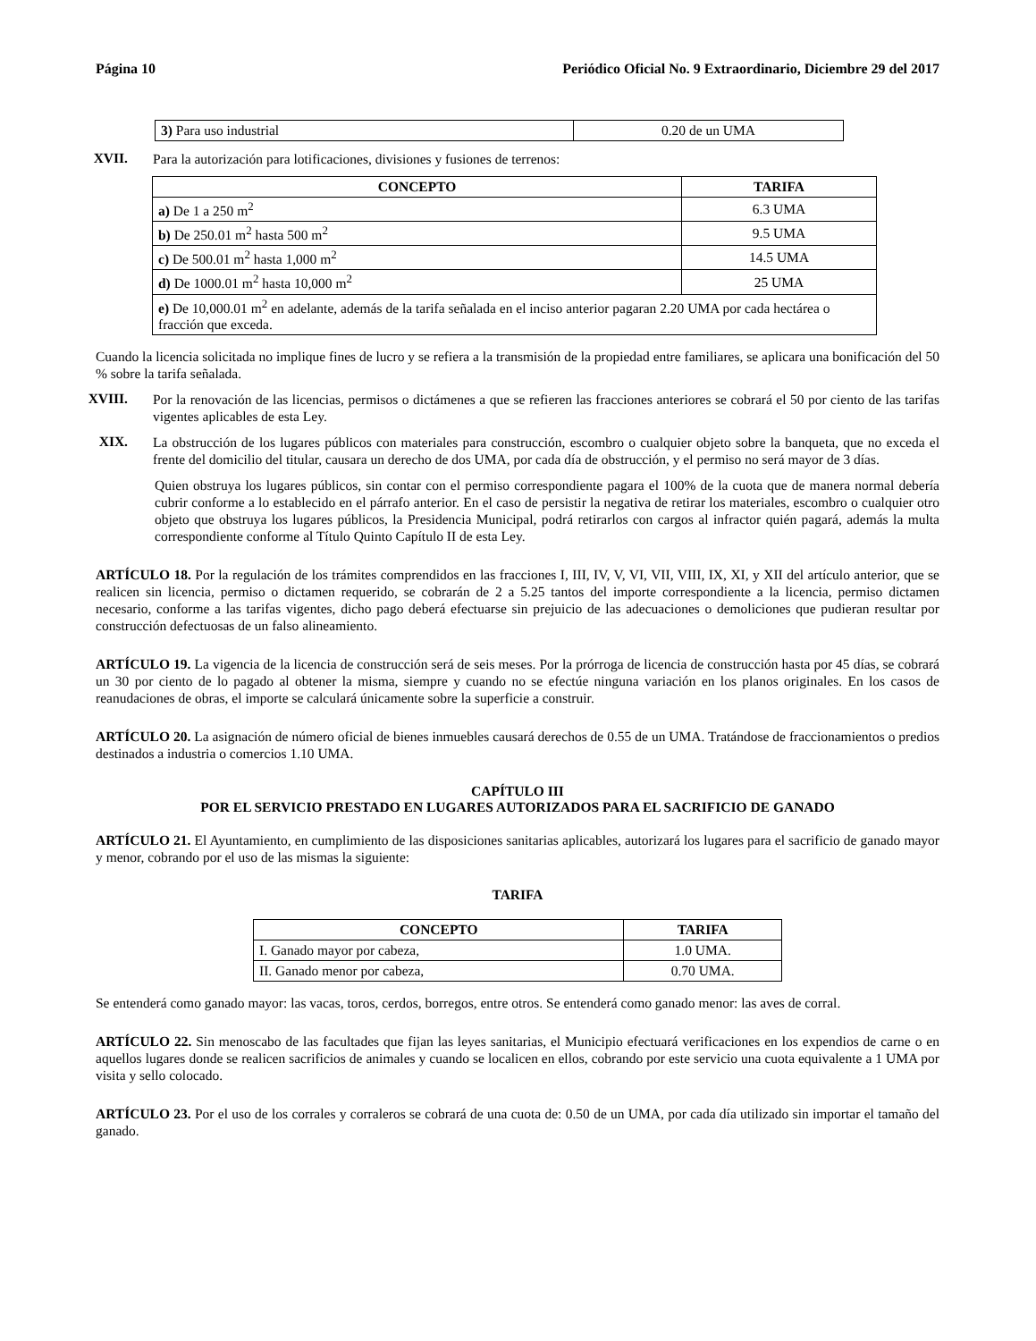Página 10 Periódico Oficial No. 9 Extraordinario, Diciembre 29 del 2017
| 3) Para uso industrial | 0.20 de un UMA |
XVII.
Para la autorización para lotificaciones, divisiones y fusiones de terrenos:
| CONCEPTO | TARIFA |
| --- | --- |
| a) De 1 a 250 m<sup>2</sup> | 6.3 UMA |
| b) De 250.01 m<sup>2</sup> hasta 500 m<sup>2</sup> | 9.5 UMA |
| c) De 500.01 m<sup>2</sup> hasta 1,000 m<sup>2</sup> | 14.5 UMA |
| d) De 1000.01 m<sup>2</sup> hasta 10,000 m<sup>2</sup> | 25 UMA |
| e) De 10,000.01 m<sup>2</sup> en adelante, además de la tarifa señalada en el inciso anterior pagaran 2.20 UMA por cada hectárea o fracción que exceda. | |
Cuando la licencia solicitada no implique fines de lucro y se refiera a la transmisión de la propiedad entre familiares, se aplicara una bonificación del 50 % sobre la tarifa señalada.
XVIII.
Por la renovación de las licencias, permisos o dictámenes a que se refieren las fracciones anteriores se cobrará el 50 por ciento de las tarifas vigentes aplicables de esta Ley.
XIX.
La obstrucción de los lugares públicos con materiales para construcción, escombro o cualquier objeto sobre la banqueta, que no exceda el frente del domicilio del titular, causara un derecho de dos UMA, por cada día de obstrucción, y el permiso no será mayor de 3 días.
Quien obstruya los lugares públicos, sin contar con el permiso correspondiente pagara el 100% de la cuota que de manera normal debería cubrir conforme a lo establecido en el párrafo anterior. En el caso de persistir la negativa de retirar los materiales, escombro o cualquier otro objeto que obstruya los lugares públicos, la Presidencia Municipal, podrá retirarlos con cargos al infractor quién pagará, además la multa correspondiente conforme al Título Quinto Capítulo II de esta Ley.
ARTÍCULO 18. Por la regulación de los trámites comprendidos en las fracciones I, III, IV, V, VI, VII, VIII, IX, XI, y XII del artículo anterior, que se realicen sin licencia, permiso o dictamen requerido, se cobrarán de 2 a 5.25 tantos del importe correspondiente a la licencia, permiso dictamen necesario, conforme a las tarifas vigentes, dicho pago deberá efectuarse sin prejuicio de las adecuaciones o demoliciones que pudieran resultar por construcción defectuosas de un falso alineamiento.
ARTÍCULO 19. La vigencia de la licencia de construcción será de seis meses. Por la prórroga de licencia de construcción hasta por 45 días, se cobrará un 30 por ciento de lo pagado al obtener la misma, siempre y cuando no se efectúe ninguna variación en los planos originales. En los casos de reanudaciones de obras, el importe se calculará únicamente sobre la superficie a construir.
ARTÍCULO 20. La asignación de número oficial de bienes inmuebles causará derechos de 0.55 de un UMA. Tratándose de fraccionamientos o predios destinados a industria o comercios 1.10 UMA.
CAPÍTULO III
POR EL SERVICIO PRESTADO EN LUGARES AUTORIZADOS PARA EL SACRIFICIO DE GANADO
ARTÍCULO 21. El Ayuntamiento, en cumplimiento de las disposiciones sanitarias aplicables, autorizará los lugares para el sacrificio de ganado mayor y menor, cobrando por el uso de las mismas la siguiente:
TARIFA
| CONCEPTO | TARIFA |
| --- | --- |
| I. Ganado mayor por cabeza, | 1.0 UMA. |
| II. Ganado menor por cabeza, | 0.70 UMA. |
Se entenderá como ganado mayor: las vacas, toros, cerdos, borregos, entre otros. Se entenderá como ganado menor: las aves de corral.
ARTÍCULO 22. Sin menoscabo de las facultades que fijan las leyes sanitarias, el Municipio efectuará verificaciones en los expendios de carne o en aquellos lugares donde se realicen sacrificios de animales y cuando se localicen en ellos, cobrando por este servicio una cuota equivalente a 1 UMA por visita y sello colocado.
ARTÍCULO 23. Por el uso de los corrales y corraleros se cobrará de una cuota de: 0.50 de un UMA, por cada día utilizado sin importar el tamaño del ganado.